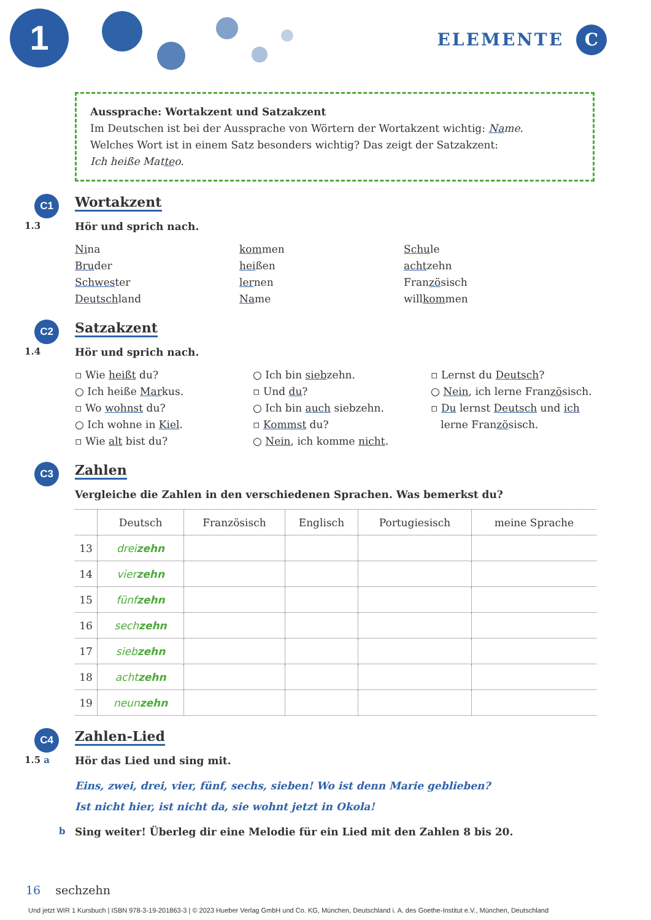1 ELEMENTE C
Aussprache: Wortakzent und Satzakzent
Im Deutschen ist bei der Aussprache von Wörtern der Wortakzent wichtig: Name.
Welches Wort ist in einem Satz besonders wichtig? Das zeigt der Satzakzent:
Ich heiße Matteo.
C1
Wortakzent
1.3 Hör und sprich nach.
Nina
Bruder
Schwester
Deutschland
kommen
heißen
lernen
Name
Schule
achtzehn
Französisch
willkommen
C2
Satzakzent
1.4 Hör und sprich nach.
▫ Wie heißt du?
○ Ich heiße Markus.
▫ Wo wohnst du?
○ Ich wohne in Kiel.
▫ Wie alt bist du?
○ Ich bin siebzehn.
▫ Und du?
○ Ich bin auch siebzehn.
▫ Kommst du?
○ Nein, ich komme nicht.
▫ Lernst du Deutsch?
○ Nein, ich lerne Französisch.
▫ Du lernst Deutsch und ich
lerne Französisch.
C3
Zahlen
Vergleiche die Zahlen in den verschiedenen Sprachen. Was bemerkst du?
| | Deutsch | Französisch | Englisch | Portugiesisch | meine Sprache |
| --- | --- | --- | --- | --- | --- |
| 13 | drei zehn | | | | |
| 14 | vier zehn | | | | |
| 15 | fünf zehn | | | | |
| 16 | sech zehn | | | | |
| 17 | sieb zehn | | | | |
| 18 | acht zehn | | | | |
| 19 | neun zehn | | | | |
C4
Zahlen-Lied
1.5 a Hör das Lied und sing mit.
Eins, zwei, drei, vier, fünf, sechs, sieben! Wo ist denn Marie geblieben?
Ist nicht hier, ist nicht da, sie wohnt jetzt in Okola!
b Sing weiter! Überleg dir eine Melodie für ein Lied mit den Zahlen 8 bis 20.
16 sechzehn
Und jetzt WIR 1 Kursbuch | ISBN 978-3-19-201863-3 | © 2023 Hueber Verlag GmbH und Co. KG, München, Deutschland i. A. des Goethe-Institut e.V., München, Deutschland